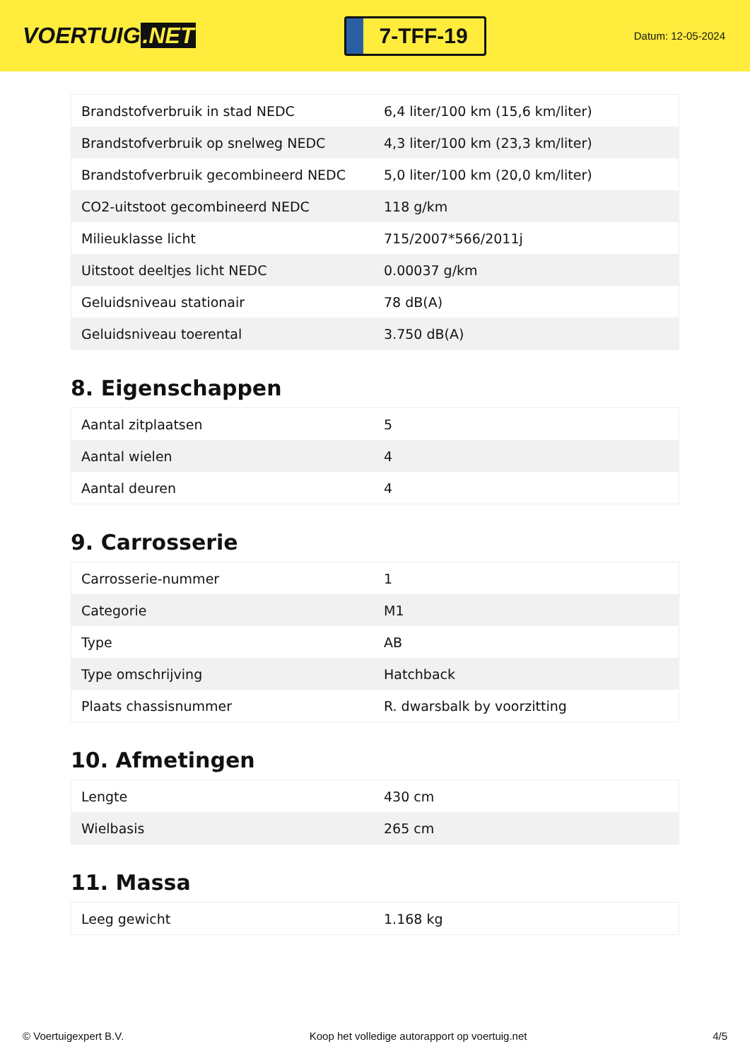VOERTUIG.NET
7-TFF-19
Datum: 12-05-2024
| Brandstofverbruik in stad NEDC | 6,4 liter/100 km (15,6 km/liter) |
| Brandstofverbruik op snelweg NEDC | 4,3 liter/100 km (23,3 km/liter) |
| Brandstofverbruik gecombineerd NEDC | 5,0 liter/100 km (20,0 km/liter) |
| CO2-uitstoot gecombineerd NEDC | 118 g/km |
| Milieuklasse licht | 715/2007*566/2011j |
| Uitstoot deeltjes licht NEDC | 0.00037 g/km |
| Geluidsniveau stationair | 78 dB(A) |
| Geluidsniveau toerental | 3.750 dB(A) |
8. Eigenschappen
| Aantal zitplaatsen | 5 |
| Aantal wielen | 4 |
| Aantal deuren | 4 |
9. Carrosserie
| Carrosserie-nummer | 1 |
| Categorie | M1 |
| Type | AB |
| Type omschrijving | Hatchback |
| Plaats chassisnummer | R. dwarsbalk by voorzitting |
10. Afmetingen
| Lengte | 430 cm |
| Wielbasis | 265 cm |
11. Massa
| Leeg gewicht | 1.168 kg |
© Voertuigexpert B.V. Koop het volledige autorapport op voertuig.net 4/5